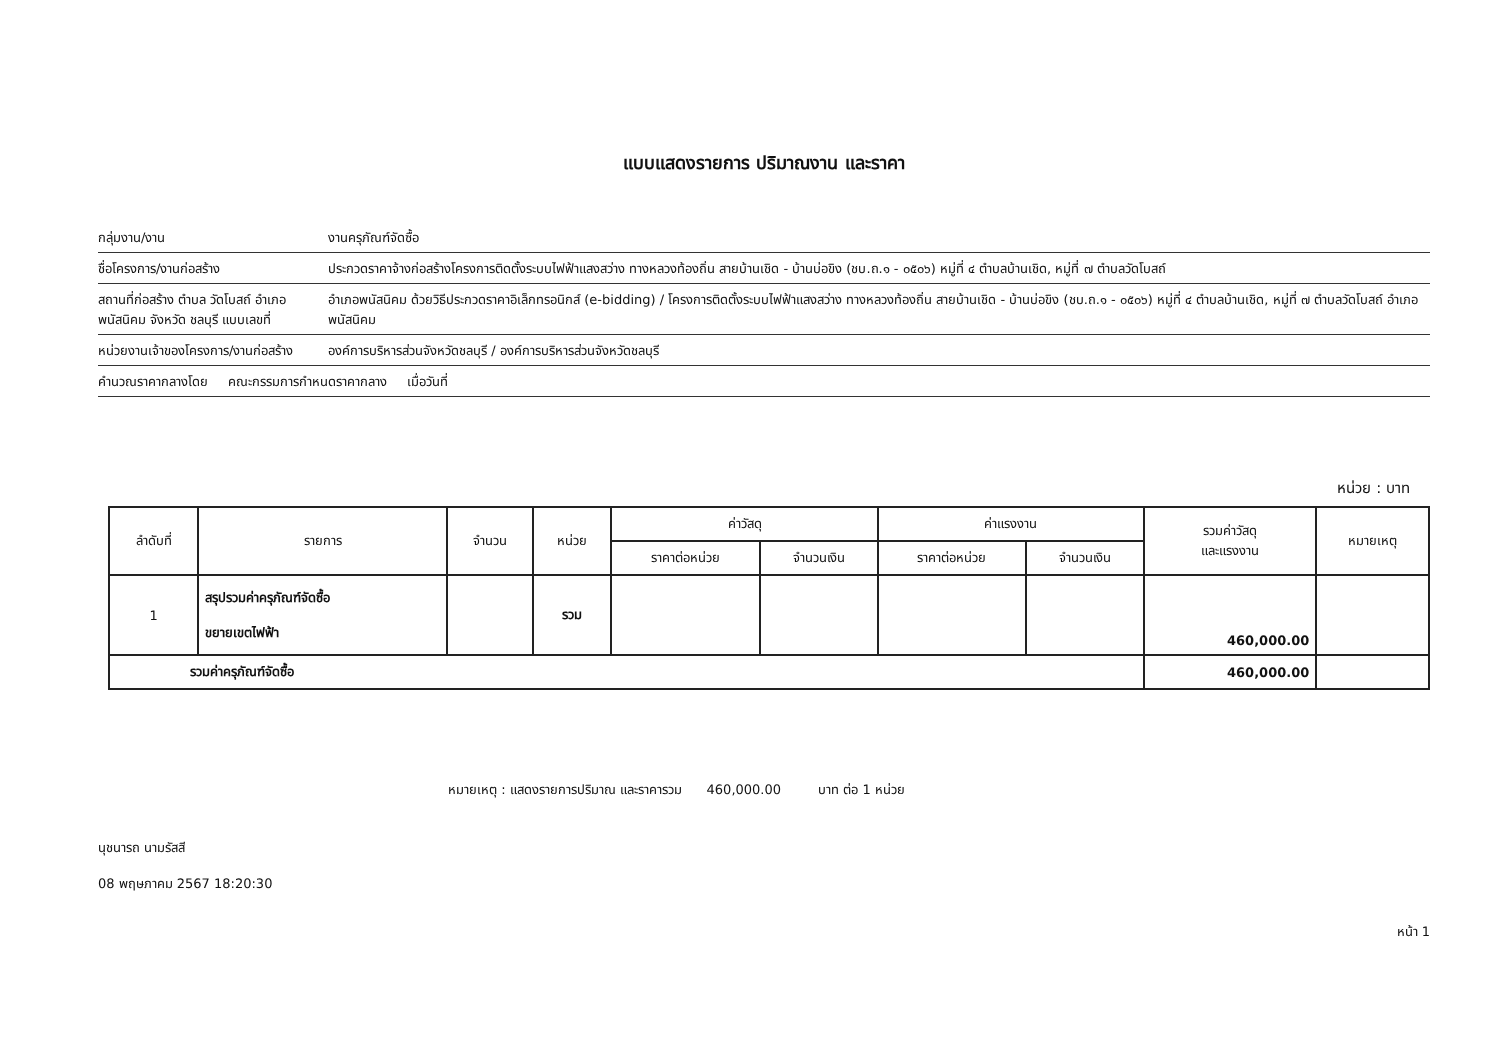แบบแสดงรายการ ปริมาณงาน และราคา
กลุ่มงาน/งาน งานครุภัณฑ์จัดซื้อ
ชื่อโครงการ/งานก่อสร้าง ประกวดราคาจ้างก่อสร้างโครงการติดตั้งระบบไฟฟ้าแสงสว่าง ทางหลวงท้องถิ่น สายบ้านเชิด - บ้านบ่อขิง (ชบ.ถ.๑ - ๐๕๐๖) หมู่ที่ ๔ ตำบลบ้านเชิด, หมู่ที่ ๗ ตำบลวัดโบสถ์
สถานที่ก่อสร้าง ตำบล วัดโบสถ์ อำเภอ พนัสนิคม จังหวัด ชลบุรี แบบเลขที่ อำเภอพนัสนิคม ด้วยวิธีประกวดราคาอิเล็กทรอนิกส์ (e-bidding) / โครงการติดตั้งระบบไฟฟ้าแสงสว่าง ทางหลวงท้องถิ่น สายบ้านเชิด - บ้านบ่อขิง (ชบ.ถ.๑ - ๐๕๐๖) หมู่ที่ ๔ ตำบลบ้านเชิด, หมู่ที่ ๗ ตำบลวัดโบสถ์ อำเภอพนัสนิคม
หน่วยงานเจ้าของโครงการ/งานก่อสร้าง องค์การบริหารส่วนจังหวัดชลบุรี / องค์การบริหารส่วนจังหวัดชลบุรี
คำนวณราคากลางโดย คณะกรรมการกำหนดราคากลาง เมื่อวันที่
หน่วย : บาท
| ลำดับที่ | รายการ | จำนวน | หน่วย | ค่าวัสดุ | | ค่าแรงงาน | | รวมค่าวัสดุ และแรงงาน | หมายเหตุ |
| --- | --- | --- | --- | --- | --- | --- | --- | --- | --- |
| | | | | ราคาต่อหน่วย | จำนวนเงิน | ราคาต่อหน่วย | จำนวนเงิน | | |
| 1 | สรุปรวมค่าครุภัณฑ์จัดซื้อ ขยายเขตไฟฟ้า | | รวม | | | | | 460,000.00 | |
| รวมค่าครุภัณฑ์จัดซื้อ | | | | | | | | 460,000.00 | |
หมายเหตุ : แสดงรายการปริมาณ และราคารวม 460,000.00 บาท ต่อ 1 หน่วย
นุชนารถ นามรัสสี
08 พฤษภาคม 2567 18:20:30
หน้า 1